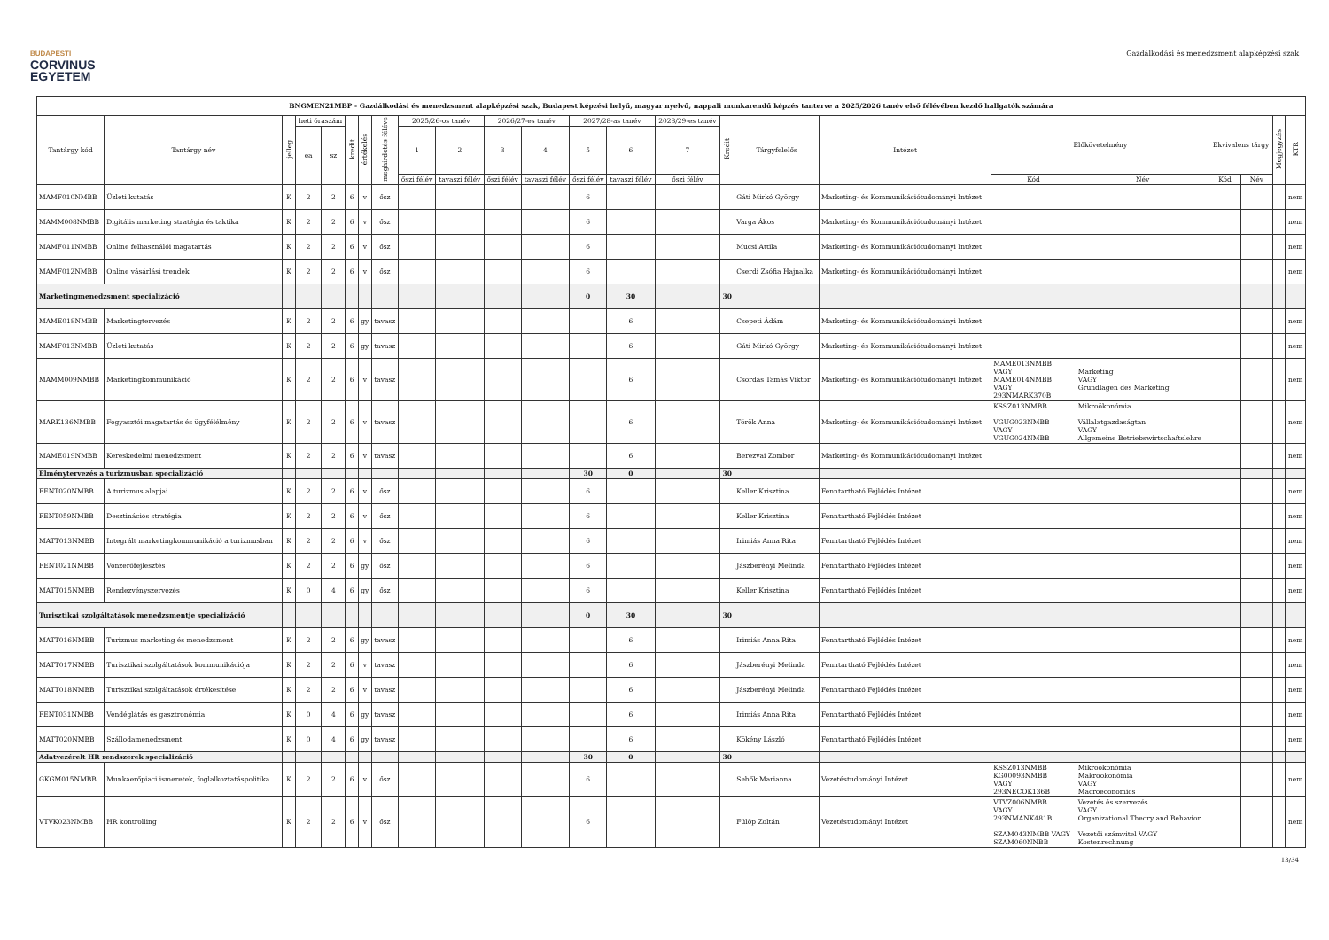BUDAPESTI
CORVINUS
EGYETEM
Gazdálkodási és menedzsment alapképzési szak
| BNGMEN21MBP - Gazdálkodási és menedzsment alapképzési szak, Budapest képzési helyű, magyar nyelvű, nappali munkarendű képzés tanterve a 2025/2026 tanév első félévében kezdő hallgatók számára | | | | | | | | | | | | | | | | | | | | | | | |
| --- | --- | --- | --- | --- | --- | --- | --- | --- | --- | --- | --- | --- | --- | --- | --- | --- | --- | --- | --- | --- | --- | --- | --- |
| Tantárgy kód | Tantárgy név | jelleg | heti óraszám | | kredit | értékelés | meghirdetés féléve | 2025/26-os tanév | | 2026/27-es tanév | | 2027/28-as tanév | | 2028/29-es tanév | Kredit | Tárgyfelelős | Intézet | Előkövetelmény | | Ekvivalens tárgy | | Megjegyzés | KTR |
| | | | ea | sz | | | | 1 | 2 | 3 | 4 | 5 | 6 | 7 | | | | | | | | | |
| | | | | | | | | őszi félév | tavaszi félév | őszi félév | tavaszi félév | őszi félév | tavaszi félév | őszi félév | | | | Kód | Név | Kód | Név | | |
| MAMF010NMBB | Üzleti kutatás | K | 2 | 2 | 6 | v | ősz | | | | | 6 | | | | Gáti Mirkó György | Marketing- és Kommunikációtudományi Intézet | | | | | | nem |
| MAMM008NMBB | Digitális marketing stratégia és taktika | K | 2 | 2 | 6 | v | ősz | | | | | 6 | | | | Varga Ákos | Marketing- és Kommunikációtudományi Intézet | | | | | | nem |
| MAMF011NMBB | Online felhasználói magatartás | K | 2 | 2 | 6 | v | ősz | | | | | 6 | | | | Mucsi Attila | Marketing- és Kommunikációtudományi Intézet | | | | | | nem |
| MAMF012NMBB | Online vásárlási trendek | K | 2 | 2 | 6 | v | ősz | | | | | 6 | | | | Cserdi Zsófia Hajnalka | Marketing- és Kommunikációtudományi Intézet | | | | | | nem |
| Marketingmenedzsment specializáció | | | | | | | | | | | | 0 | 30 | | 30 | | | | | | | | |
| MAME018NMBB | Marketingtervezés | K | 2 | 2 | 6 | gy | tavasz | | | | | | 6 | | | Csepeti Ádám | Marketing- és Kommunikációtudományi Intézet | | | | | | nem |
| MAMF013NMBB | Üzleti kutatás | K | 2 | 2 | 6 | gy | tavasz | | | | | | 6 | | | Gáti Mirkó György | Marketing- és Kommunikációtudományi Intézet | | | | | | nem |
| MAMM009NMBB | Marketingkommunikáció | K | 2 | 2 | 6 | v | tavasz | | | | | | 6 | | | Csordás Tamás Viktor | Marketing- és Kommunikációtudományi Intézet | MAME013NMBB VAGY MAME014NMBB VAGY 293NMARK370B | Marketing VAGY Grundlagen des Marketing | | | | nem |
| MARK136NMBB | Fogyasztói magatartás és ügyfélélmény | K | 2 | 2 | 6 | v | tavasz | | | | | | 6 | | | Török Anna | Marketing- és Kommunikációtudományi Intézet | KSSZ013NMBB VGUG023NMBB VAGY VGUG024NMBB | Mikroökonómia Vállalatgazdaságtan VAGY Allgemeine Betriebswirtschaftslehre | | | | nem |
| MAME019NMBB | Kereskedelmi menedzsment | K | 2 | 2 | 6 | v | tavasz | | | | | | 6 | | | Berezvai Zombor | Marketing- és Kommunikációtudományi Intézet | | | | | | nem |
| Élménytervezés a turizmusban specializáció | | | | | | | | | | | | 30 | 0 | | 30 | | | | | | | | |
| FENT020NMBB | A turizmus alapjai | K | 2 | 2 | 6 | v | ősz | | | | | 6 | | | | Keller Krisztina | Fenntartható Fejlődés Intézet | | | | | | nem |
| FENT059NMBB | Desztinációs stratégia | K | 2 | 2 | 6 | v | ősz | | | | | 6 | | | | Keller Krisztina | Fenntartható Fejlődés Intézet | | | | | | nem |
| MATT013NMBB | Integrált marketingkommunikáció a turizmusban | K | 2 | 2 | 6 | v | ősz | | | | | 6 | | | | Irimiás Anna Rita | Fenntartható Fejlődés Intézet | | | | | | nem |
| FENT021NMBB | Vonzerőfejlesztés | K | 2 | 2 | 6 | gy | ősz | | | | | 6 | | | | Jászberényi Melinda | Fenntartható Fejlődés Intézet | | | | | | nem |
| MATT015NMBB | Rendezvényszervezés | K | 0 | 4 | 6 | gy | ősz | | | | | 6 | | | | Keller Krisztina | Fenntartható Fejlődés Intézet | | | | | | nem |
| Turisztikai szolgáltatások menedzsmentje specializáció | | | | | | | | | | | | 0 | 30 | | 30 | | | | | | | | |
| MATT016NMBB | Turizmus marketing és menedzsment | K | 2 | 2 | 6 | gy | tavasz | | | | | | 6 | | | Irimiás Anna Rita | Fenntartható Fejlődés Intézet | | | | | | nem |
| MATT017NMBB | Turisztikai szolgáltatások kommunikációja | K | 2 | 2 | 6 | v | tavasz | | | | | | 6 | | | Jászberényi Melinda | Fenntartható Fejlődés Intézet | | | | | | nem |
| MATT018NMBB | Turisztikai szolgáltatások értékesítése | K | 2 | 2 | 6 | v | tavasz | | | | | | 6 | | | Jászberényi Melinda | Fenntartható Fejlődés Intézet | | | | | | nem |
| FENT031NMBB | Vendéglátás és gasztronómia | K | 0 | 4 | 6 | gy | tavasz | | | | | | 6 | | | Irimiás Anna Rita | Fenntartható Fejlődés Intézet | | | | | | nem |
| MATT020NMBB | Szállodamenedzsment | K | 0 | 4 | 6 | gy | tavasz | | | | | | 6 | | | Kökény László | Fenntartható Fejlődés Intézet | | | | | | nem |
| Adatvezérelt HR rendszerek specializáció | | | | | | | | | | | | 30 | 0 | | 30 | | | | | | | | |
| GKGM015NMBB | Munkaerőpiaci ismeretek, foglalkoztatáspolitika | K | 2 | 2 | 6 | v | ősz | | | | | 6 | | | | Sebők Marianna | Vezetéstudományi Intézet | KSSZ013NMBB KG00093NMBB VAGY 293NECOK136B | Mikroökonómia Makroökonómia VAGY Macroeconomics | | | | nem |
| VTVK023NMBB | HR kontrolling | K | 2 | 2 | 6 | v | ősz | | | | | 6 | | | | Fülöp Zoltán | Vezetéstudományi Intézet | VTVZ006NMBB VAGY 293NMANK481B SZAM043NMBB VAGY SZAM060NNBB | Vezetés és szervezés VAGY Organizational Theory and Behavior Vezetői számvitel VAGY Kostenrechnung | | | | nem |
13/34